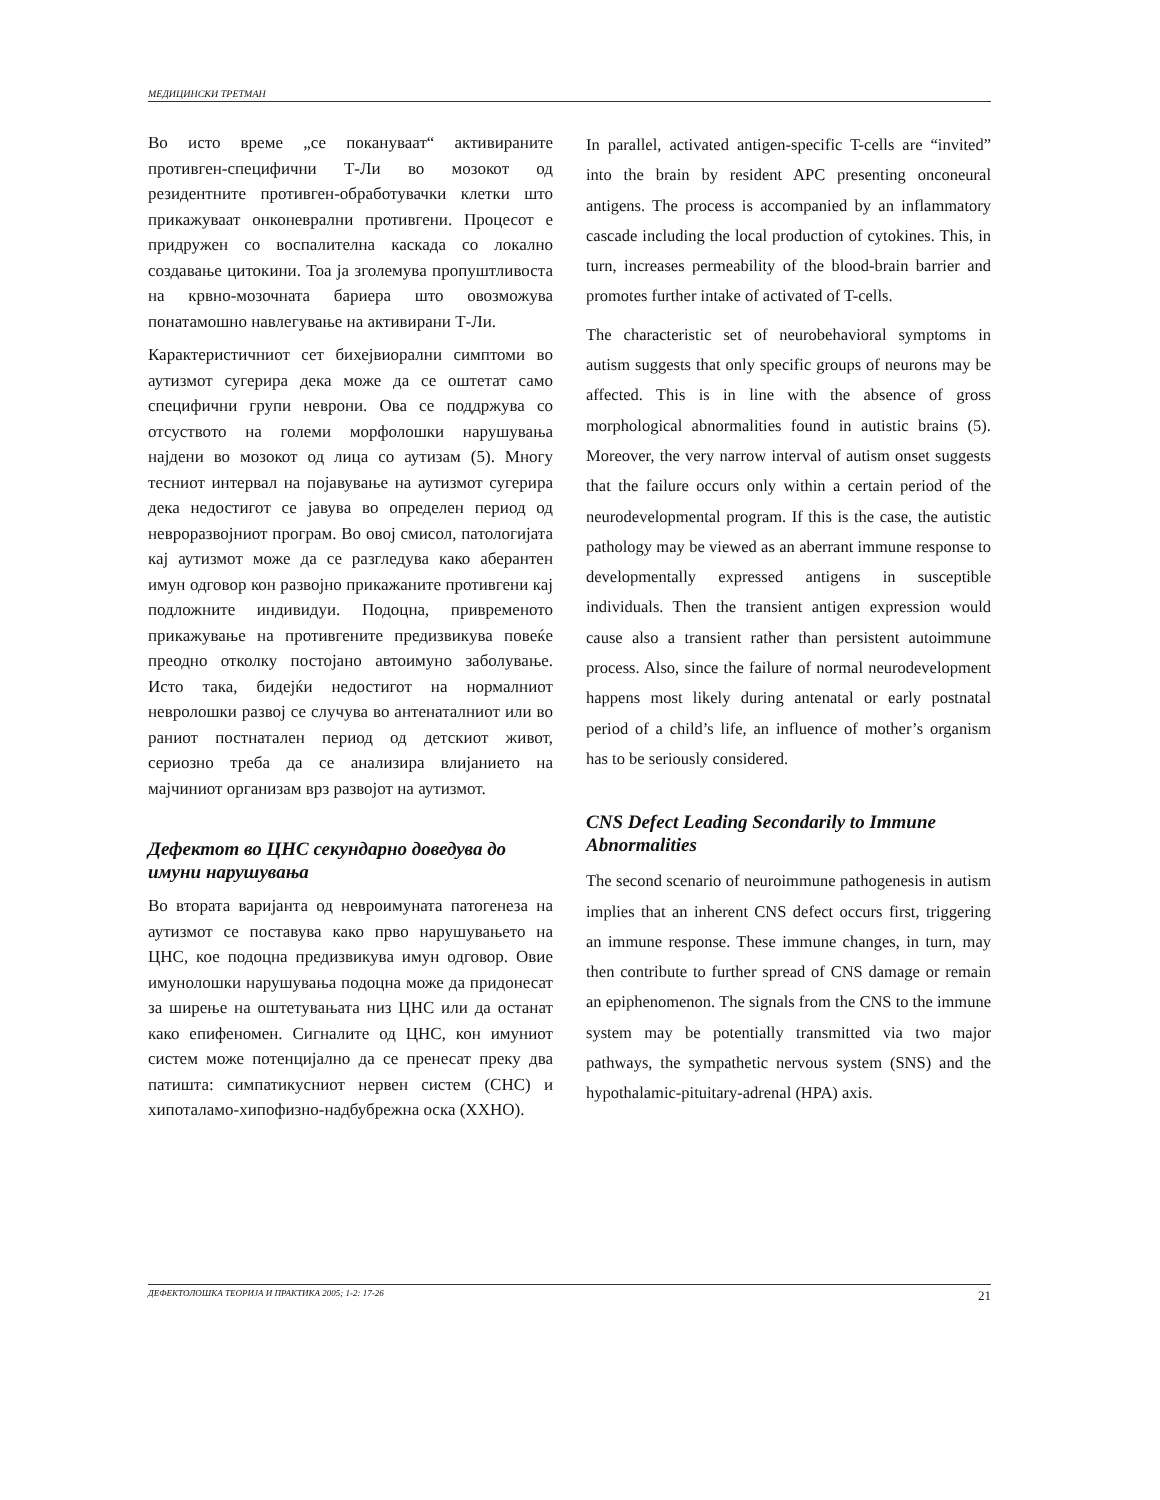МЕДИЦИНСКИ ТРЕТМАН
Во исто време „се покануваат“ активираните противген-специфични Т-Ли во мозокот од резидентните противген-обработувачки клетки што прикажуваат онконеврални противгени. Процесот е придружен со воспалителна каскада со локално создавање цитокини. Тоа ја зголемува пропуштливоста на крвно-мозочната бариера што овозможува понатамошно навлегување на активирани Т-Ли.
Карактеристичниот сет бихејвиорални симптоми во аутизмот сугерира дека може да се оштетат само специфични групи неврони. Ова се поддржува со отсуството на големи морфолошки нарушувања најдени во мозокот од лица со аутизам (5). Многу тесниот интервал на појавување на аутизмот сугерира дека недостигот се јавува во определен период од невроразвојниот програм. Во овој смисол, патологијата кај аутизмот може да се разгледува како аберантен имун одговор кон развојно прикажаните противгени кај подложните индивидуи. Подоцна, привременото прикажување на противгените предизвикува повеќе преодно отколку постојано автоимуно заболување. Исто така, бидејќи недостигот на нормалниот невролошки развој се случува во антенаталниот или во раниот постнатален период од детскиот живот, сериозно треба да се анализира влијанието на мајчиниот организам врз развојот на аутизмот.
Дефектот во ЦНС секундарно доведува до имуни нарушувања
Во втората варијанта од невроимуната патогенеза на аутизмот се поставува како прво нарушувањето на ЦНС, кое подоцна предизвикува имун одговор. Овие имунолошки нарушувања подоцна може да придонесат за ширење на оштетувањата низ ЦНС или да останат како епифеномен. Сигналите од ЦНС, кон имуниот систем може потенцијално да се пренесат преку два патишта: симпатикусниот нервен систем (СНС) и хипоталамо-хипофизно-надбубрежна оска (ХХНО).
In parallel, activated antigen-specific T-cells are “invited” into the brain by resident APC presenting onconeural antigens. The process is accompanied by an inflammatory cascade including the local production of cytokines. This, in turn, increases permeability of the blood-brain barrier and promotes further intake of activated of T-cells.
The characteristic set of neurobehavioral symptoms in autism suggests that only specific groups of neurons may be affected. This is in line with the absence of gross morphological abnormalities found in autistic brains (5). Moreover, the very narrow interval of autism onset suggests that the failure occurs only within a certain period of the neurodevelopmental program. If this is the case, the autistic pathology may be viewed as an aberrant immune response to developmentally expressed antigens in susceptible individuals. Then the transient antigen expression would cause also a transient rather than persistent autoimmune process. Also, since the failure of normal neurodevelopment happens most likely during antenatal or early postnatal period of a child’s life, an influence of mother’s organism has to be seriously considered.
CNS Defect Leading Secondarily to Immune Abnormalities
The second scenario of neuroimmune pathogenesis in autism implies that an inherent CNS defect occurs first, triggering an immune response. These immune changes, in turn, may then contribute to further spread of CNS damage or remain an epiphenomenon. The signals from the CNS to the immune system may be potentially transmitted via two major pathways, the sympathetic nervous system (SNS) and the hypothalamic-pituitary-adrenal (HPA) axis.
ДЕФЕКТОЛОШКА ТЕОРИЈА И ПРАКТИКА 2005; 1-2: 17-26 21